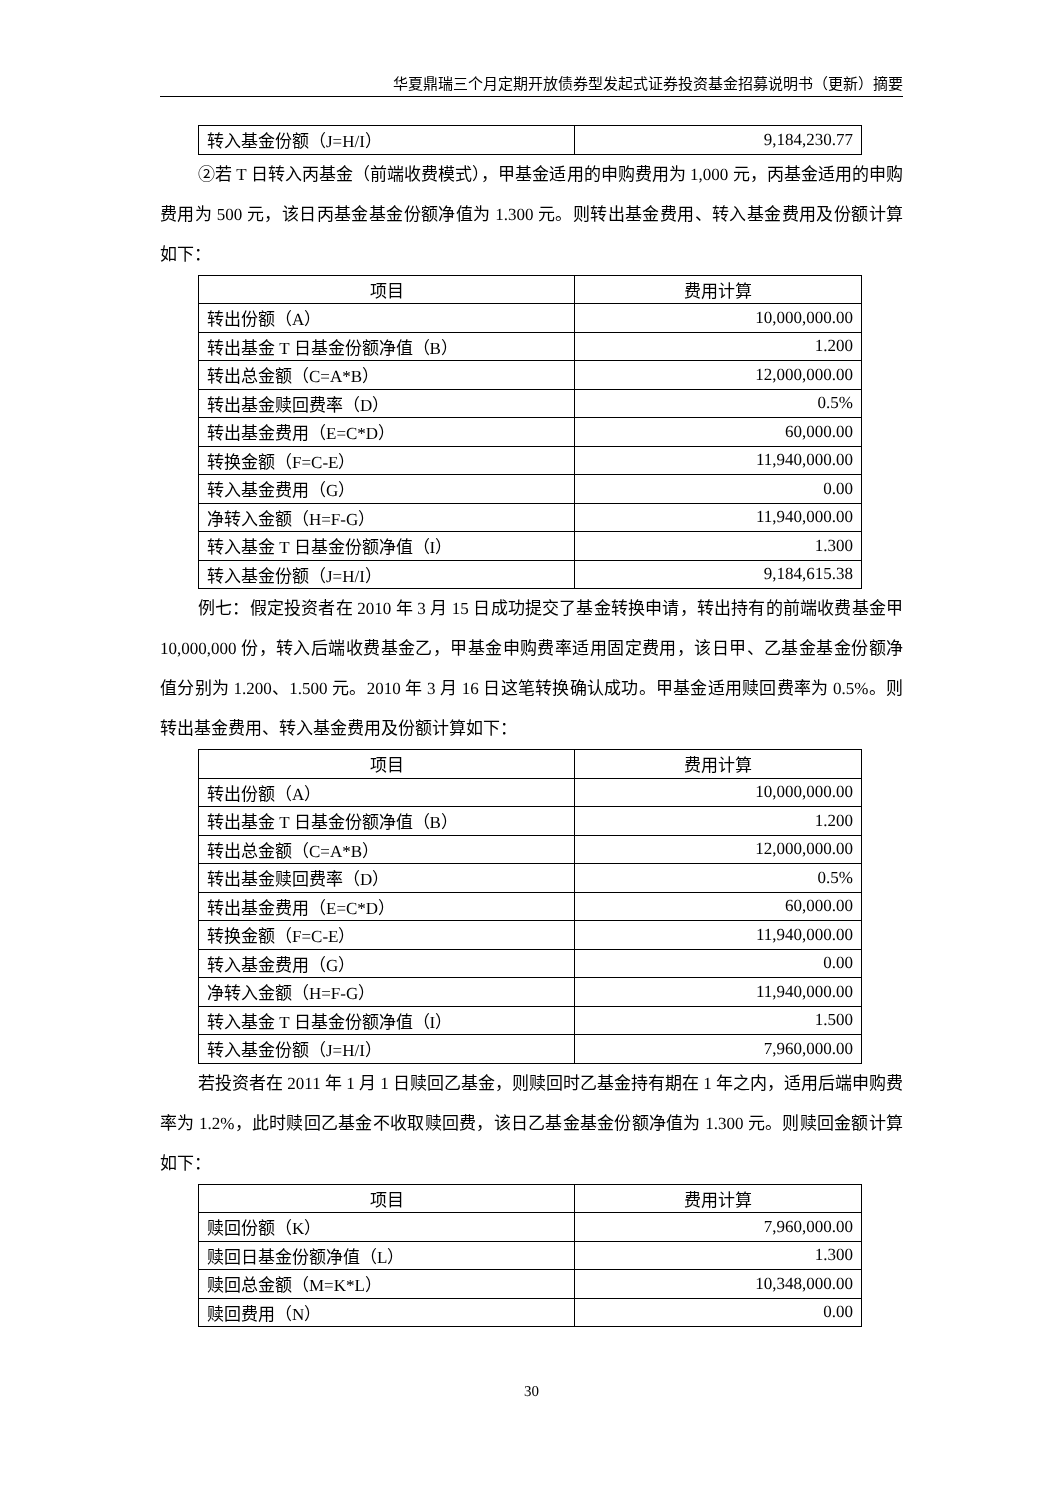华夏鼎瑞三个月定期开放债券型发起式证券投资基金招募说明书（更新）摘要
| 转入基金份额（J=H/I） | 9,184,230.77 |
②若 T 日转入丙基金（前端收费模式），甲基金适用的申购费用为 1,000 元，丙基金适用的申购费用为 500 元，该日丙基金基金份额净值为 1.300 元。则转出基金费用、转入基金费用及份额计算如下：
| 项目 | 费用计算 |
| --- | --- |
| 转出份额（A） | 10,000,000.00 |
| 转出基金 T 日基金份额净值（B） | 1.200 |
| 转出总金额（C=A*B） | 12,000,000.00 |
| 转出基金赎回费率（D） | 0.5% |
| 转出基金费用（E=C*D） | 60,000.00 |
| 转换金额（F=C-E） | 11,940,000.00 |
| 转入基金费用（G） | 0.00 |
| 净转入金额（H=F-G） | 11,940,000.00 |
| 转入基金 T 日基金份额净值（I） | 1.300 |
| 转入基金份额（J=H/I） | 9,184,615.38 |
例七：假定投资者在 2010 年 3 月 15 日成功提交了基金转换申请，转出持有的前端收费基金甲 10,000,000 份，转入后端收费基金乙，甲基金申购费率适用固定费用，该日甲、乙基金基金份额净值分别为 1.200、1.500 元。2010 年 3 月 16 日这笔转换确认成功。甲基金适用赎回费率为 0.5%。则转出基金费用、转入基金费用及份额计算如下：
| 项目 | 费用计算 |
| --- | --- |
| 转出份额（A） | 10,000,000.00 |
| 转出基金 T 日基金份额净值（B） | 1.200 |
| 转出总金额（C=A*B） | 12,000,000.00 |
| 转出基金赎回费率（D） | 0.5% |
| 转出基金费用（E=C*D） | 60,000.00 |
| 转换金额（F=C-E） | 11,940,000.00 |
| 转入基金费用（G） | 0.00 |
| 净转入金额（H=F-G） | 11,940,000.00 |
| 转入基金 T 日基金份额净值（I） | 1.500 |
| 转入基金份额（J=H/I） | 7,960,000.00 |
若投资者在 2011 年 1 月 1 日赎回乙基金，则赎回时乙基金持有期在 1 年之内，适用后端申购费率为 1.2%，此时赎回乙基金不收取赎回费，该日乙基金基金份额净值为 1.300 元。则赎回金额计算如下：
| 项目 | 费用计算 |
| --- | --- |
| 赎回份额（K） | 7,960,000.00 |
| 赎回日基金份额净值（L） | 1.300 |
| 赎回总金额（M=K*L） | 10,348,000.00 |
| 赎回费用（N） | 0.00 |
30